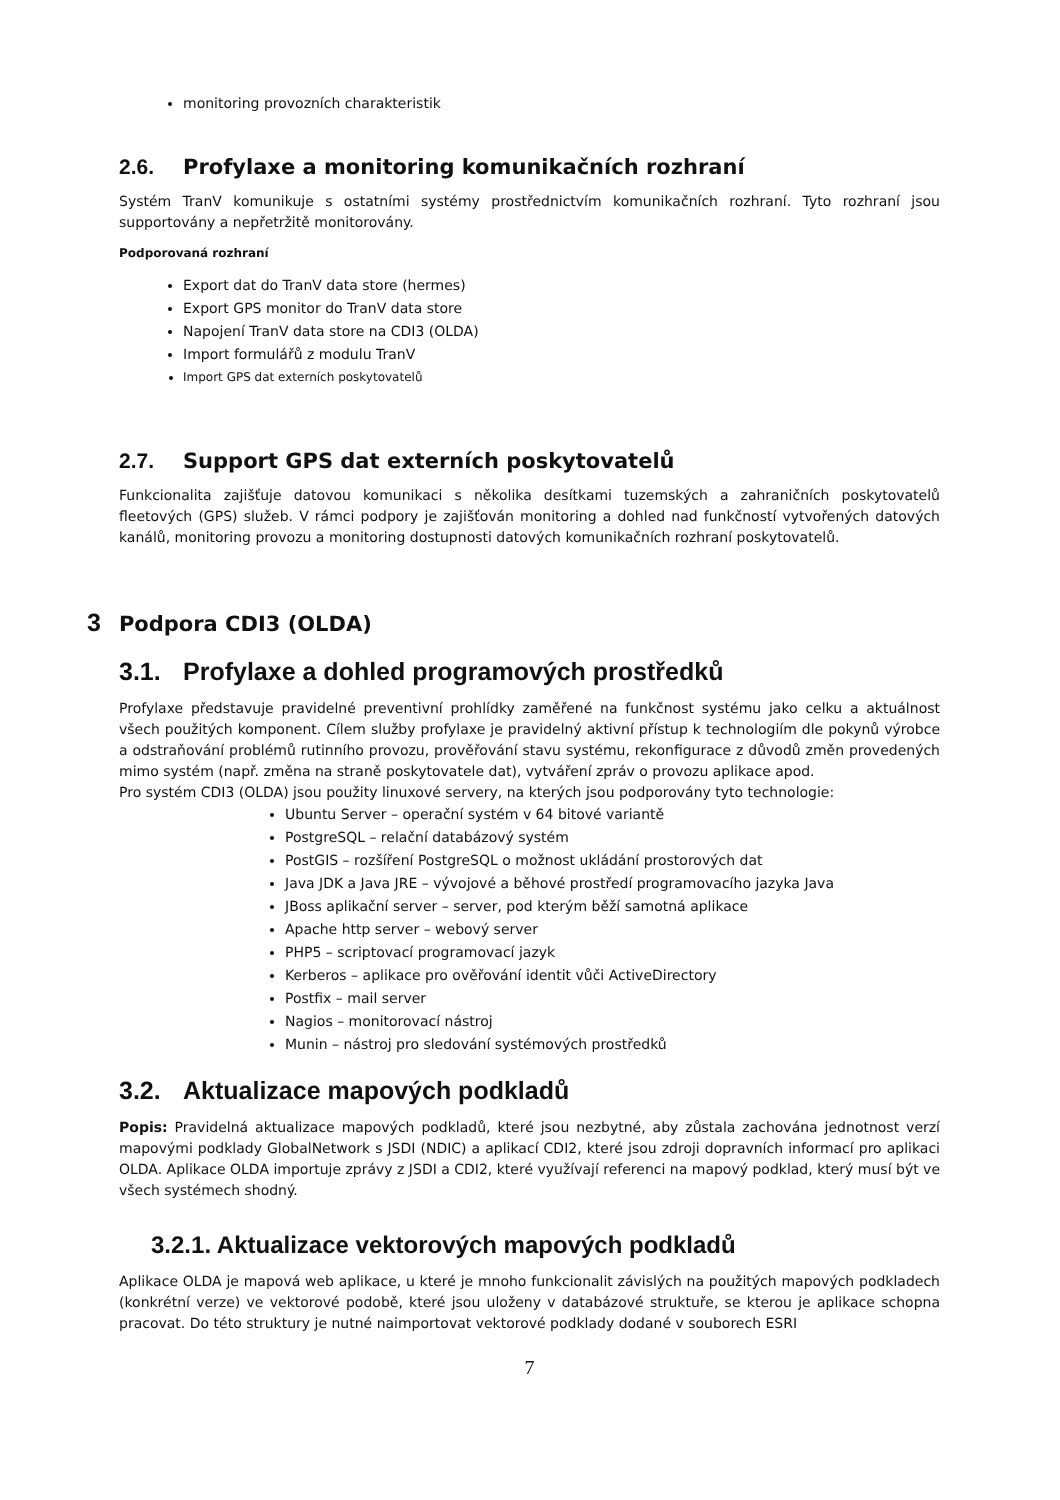monitoring provozních charakteristik
2.6. Profylaxe a monitoring komunikačních rozhraní
Systém TranV komunikuje s ostatními systémy prostřednictvím komunikačních rozhraní. Tyto rozhraní jsou supportovány a nepřetržitě monitorovány.
Podporovaná rozhraní
Export dat do TranV data store (hermes)
Export GPS monitor do TranV data store
Napojení TranV data store na CDI3 (OLDA)
Import formulářů z modulu TranV
Import GPS dat externích poskytovatelů
2.7. Support GPS dat externích poskytovatelů
Funkcionalita zajišťuje datovou komunikaci s několika desítkami tuzemských a zahraničních poskytovatelů fleetových (GPS) služeb. V rámci podpory je zajišťován monitoring a dohled nad funkčností vytvořených datových kanálů, monitoring provozu a monitoring dostupnosti datových komunikačních rozhraní poskytovatelů.
3 Podpora CDI3 (OLDA)
3.1. Profylaxe a dohled programových prostředků
Profylaxe představuje pravidelné preventivní prohlídky zaměřené na funkčnost systému jako celku a aktuálnost všech použitých komponent. Cílem služby profylaxe je pravidelný aktivní přístup k technologiím dle pokynů výrobce a odstraňování problémů rutinního provozu, prověřování stavu systému, rekonfigurace z důvodů změn provedených mimo systém (např. změna na straně poskytovatele dat), vytváření zpráv o provozu aplikace apod.
Pro systém CDI3 (OLDA) jsou použity linuxové servery, na kterých jsou podporovány tyto technologie:
Ubuntu Server – operační systém v 64 bitové variantě
PostgreSQL – relační databázový systém
PostGIS – rozšíření PostgreSQL o možnost ukládání prostorových dat
Java JDK a Java JRE – vývojové a běhové prostředí programovacího jazyka Java
JBoss aplikační server – server, pod kterým běží samotná aplikace
Apache http server – webový server
PHP5 – scriptovací programovací jazyk
Kerberos – aplikace pro ověřování identit vůči ActiveDirectory
Postfix – mail server
Nagios – monitorovací nástroj
Munin – nástroj pro sledování systémových prostředků
3.2. Aktualizace mapových podkladů
Popis: Pravidelná aktualizace mapových podkladů, které jsou nezbytné, aby zůstala zachována jednotnost verzí mapovými podklady GlobalNetwork s JSDI (NDIC) a aplikací CDI2, které jsou zdroji dopravních informací pro aplikaci OLDA. Aplikace OLDA importuje zprávy z JSDI a CDI2, které využívají referenci na mapový podklad, který musí být ve všech systémech shodný.
3.2.1. Aktualizace vektorových mapových podkladů
Aplikace OLDA je mapová web aplikace, u které je mnoho funkcionalit závislých na použitých mapových podkladech (konkrétní verze) ve vektorové podobě, které jsou uloženy v databázové struktuře, se kterou je aplikace schopna pracovat. Do této struktury je nutné naimportovat vektorové podklady dodané v souborech ESRI
7